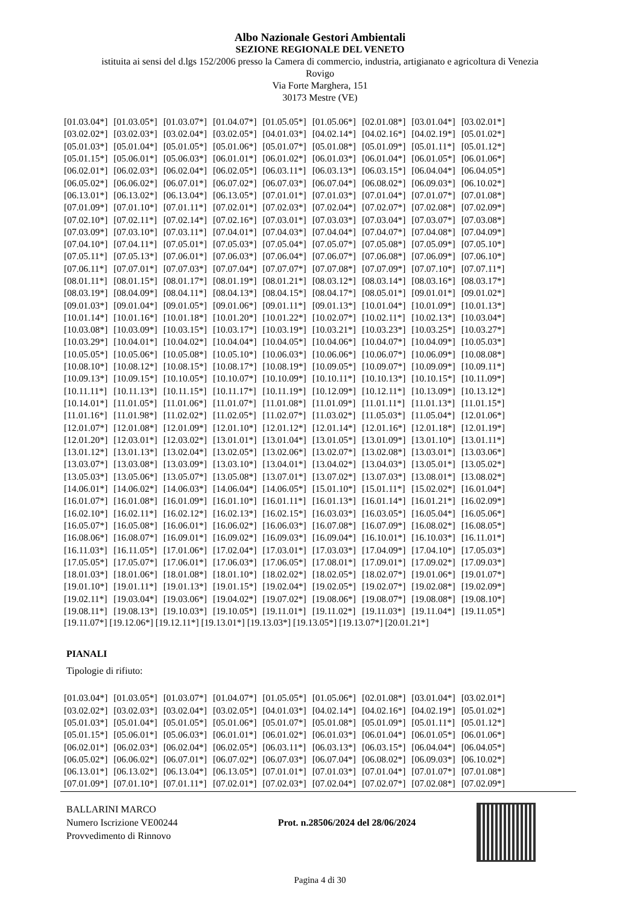Albo Nazionale Gestori Ambientali
SEZIONE REGIONALE DEL VENETO
istituita ai sensi del d.lgs 152/2006 presso la Camera di commercio, industria, artigianato e agricoltura di Venezia
Rovigo
Via Forte Marghera, 151
30173 Mestre (VE)
| [01.03.04*] | [01.03.05*] | [01.03.07*] | [01.04.07*] | [01.05.05*] | [01.05.06*] | [02.01.08*] | [03.01.04*] | [03.02.01*] |
| [03.02.02*] | [03.02.03*] | [03.02.04*] | [03.02.05*] | [04.01.03*] | [04.02.14*] | [04.02.16*] | [04.02.19*] | [05.01.02*] |
| [05.01.03*] | [05.01.04*] | [05.01.05*] | [05.01.06*] | [05.01.07*] | [05.01.08*] | [05.01.09*] | [05.01.11*] | [05.01.12*] |
| [05.01.15*] | [05.06.01*] | [05.06.03*] | [06.01.01*] | [06.01.02*] | [06.01.03*] | [06.01.04*] | [06.01.05*] | [06.01.06*] |
| [06.02.01*] | [06.02.03*] | [06.02.04*] | [06.02.05*] | [06.03.11*] | [06.03.13*] | [06.03.15*] | [06.04.04*] | [06.04.05*] |
| [06.05.02*] | [06.06.02*] | [06.07.01*] | [06.07.02*] | [06.07.03*] | [06.07.04*] | [06.08.02*] | [06.09.03*] | [06.10.02*] |
| [06.13.01*] | [06.13.02*] | [06.13.04*] | [06.13.05*] | [07.01.01*] | [07.01.03*] | [07.01.04*] | [07.01.07*] | [07.01.08*] |
| [07.01.09*] | [07.01.10*] | [07.01.11*] | [07.02.01*] | [07.02.03*] | [07.02.04*] | [07.02.07*] | [07.02.08*] | [07.02.09*] |
| [07.02.10*] | [07.02.11*] | [07.02.14*] | [07.02.16*] | [07.03.01*] | [07.03.03*] | [07.03.04*] | [07.03.07*] | [07.03.08*] |
| [07.03.09*] | [07.03.10*] | [07.03.11*] | [07.04.01*] | [07.04.03*] | [07.04.04*] | [07.04.07*] | [07.04.08*] | [07.04.09*] |
| [07.04.10*] | [07.04.11*] | [07.05.01*] | [07.05.03*] | [07.05.04*] | [07.05.07*] | [07.05.08*] | [07.05.09*] | [07.05.10*] |
| [07.05.11*] | [07.05.13*] | [07.06.01*] | [07.06.03*] | [07.06.04*] | [07.06.07*] | [07.06.08*] | [07.06.09*] | [07.06.10*] |
| [07.06.11*] | [07.07.01*] | [07.07.03*] | [07.07.04*] | [07.07.07*] | [07.07.08*] | [07.07.09*] | [07.07.10*] | [07.07.11*] |
| [08.01.11*] | [08.01.15*] | [08.01.17*] | [08.01.19*] | [08.01.21*] | [08.03.12*] | [08.03.14*] | [08.03.16*] | [08.03.17*] |
| [08.03.19*] | [08.04.09*] | [08.04.11*] | [08.04.13*] | [08.04.15*] | [08.04.17*] | [08.05.01*] | [09.01.01*] | [09.01.02*] |
| [09.01.03*] | [09.01.04*] | [09.01.05*] | [09.01.06*] | [09.01.11*] | [09.01.13*] | [10.01.04*] | [10.01.09*] | [10.01.13*] |
| [10.01.14*] | [10.01.16*] | [10.01.18*] | [10.01.20*] | [10.01.22*] | [10.02.07*] | [10.02.11*] | [10.02.13*] | [10.03.04*] |
| [10.03.08*] | [10.03.09*] | [10.03.15*] | [10.03.17*] | [10.03.19*] | [10.03.21*] | [10.03.23*] | [10.03.25*] | [10.03.27*] |
| [10.03.29*] | [10.04.01*] | [10.04.02*] | [10.04.04*] | [10.04.05*] | [10.04.06*] | [10.04.07*] | [10.04.09*] | [10.05.03*] |
| [10.05.05*] | [10.05.06*] | [10.05.08*] | [10.05.10*] | [10.06.03*] | [10.06.06*] | [10.06.07*] | [10.06.09*] | [10.08.08*] |
| [10.08.10*] | [10.08.12*] | [10.08.15*] | [10.08.17*] | [10.08.19*] | [10.09.05*] | [10.09.07*] | [10.09.09*] | [10.09.11*] |
| [10.09.13*] | [10.09.15*] | [10.10.05*] | [10.10.07*] | [10.10.09*] | [10.10.11*] | [10.10.13*] | [10.10.15*] | [10.11.09*] |
| [10.11.11*] | [10.11.13*] | [10.11.15*] | [10.11.17*] | [10.11.19*] | [10.12.09*] | [10.12.11*] | [10.13.09*] | [10.13.12*] |
| [10.14.01*] | [11.01.05*] | [11.01.06*] | [11.01.07*] | [11.01.08*] | [11.01.09*] | [11.01.11*] | [11.01.13*] | [11.01.15*] |
| [11.01.16*] | [11.01.98*] | [11.02.02*] | [11.02.05*] | [11.02.07*] | [11.03.02*] | [11.05.03*] | [11.05.04*] | [12.01.06*] |
| [12.01.07*] | [12.01.08*] | [12.01.09*] | [12.01.10*] | [12.01.12*] | [12.01.14*] | [12.01.16*] | [12.01.18*] | [12.01.19*] |
| [12.01.20*] | [12.03.01*] | [12.03.02*] | [13.01.01*] | [13.01.04*] | [13.01.05*] | [13.01.09*] | [13.01.10*] | [13.01.11*] |
| [13.01.12*] | [13.01.13*] | [13.02.04*] | [13.02.05*] | [13.02.06*] | [13.02.07*] | [13.02.08*] | [13.03.01*] | [13.03.06*] |
| [13.03.07*] | [13.03.08*] | [13.03.09*] | [13.03.10*] | [13.04.01*] | [13.04.02*] | [13.04.03*] | [13.05.01*] | [13.05.02*] |
| [13.05.03*] | [13.05.06*] | [13.05.07*] | [13.05.08*] | [13.07.01*] | [13.07.02*] | [13.07.03*] | [13.08.01*] | [13.08.02*] |
| [14.06.01*] | [14.06.02*] | [14.06.03*] | [14.06.04*] | [14.06.05*] | [15.01.10*] | [15.01.11*] | [15.02.02*] | [16.01.04*] |
| [16.01.07*] | [16.01.08*] | [16.01.09*] | [16.01.10*] | [16.01.11*] | [16.01.13*] | [16.01.14*] | [16.01.21*] | [16.02.09*] |
| [16.02.10*] | [16.02.11*] | [16.02.12*] | [16.02.13*] | [16.02.15*] | [16.03.03*] | [16.03.05*] | [16.05.04*] | [16.05.06*] |
| [16.05.07*] | [16.05.08*] | [16.06.01*] | [16.06.02*] | [16.06.03*] | [16.07.08*] | [16.07.09*] | [16.08.02*] | [16.08.05*] |
| [16.08.06*] | [16.08.07*] | [16.09.01*] | [16.09.02*] | [16.09.03*] | [16.09.04*] | [16.10.01*] | [16.10.03*] | [16.11.01*] |
| [16.11.03*] | [16.11.05*] | [17.01.06*] | [17.02.04*] | [17.03.01*] | [17.03.03*] | [17.04.09*] | [17.04.10*] | [17.05.03*] |
| [17.05.05*] | [17.05.07*] | [17.06.01*] | [17.06.03*] | [17.06.05*] | [17.08.01*] | [17.09.01*] | [17.09.02*] | [17.09.03*] |
| [18.01.03*] | [18.01.06*] | [18.01.08*] | [18.01.10*] | [18.02.02*] | [18.02.05*] | [18.02.07*] | [19.01.06*] | [19.01.07*] |
| [19.01.10*] | [19.01.11*] | [19.01.13*] | [19.01.15*] | [19.02.04*] | [19.02.05*] | [19.02.07*] | [19.02.08*] | [19.02.09*] |
| [19.02.11*] | [19.03.04*] | [19.03.06*] | [19.04.02*] | [19.07.02*] | [19.08.06*] | [19.08.07*] | [19.08.08*] | [19.08.10*] |
| [19.08.11*] | [19.08.13*] | [19.10.03*] | [19.10.05*] | [19.11.01*] | [19.11.02*] | [19.11.03*] | [19.11.04*] | [19.11.05*] |
[19.11.07*] [19.12.06*] [19.12.11*] [19.13.01*] [19.13.03*] [19.13.05*] [19.13.07*] [20.01.21*]
PIANALI
Tipologie di rifiuto:
| [01.03.04*] | [01.03.05*] | [01.03.07*] | [01.04.07*] | [01.05.05*] | [01.05.06*] | [02.01.08*] | [03.01.04*] | [03.02.01*] |
| [03.02.02*] | [03.02.03*] | [03.02.04*] | [03.02.05*] | [04.01.03*] | [04.02.14*] | [04.02.16*] | [04.02.19*] | [05.01.02*] |
| [05.01.03*] | [05.01.04*] | [05.01.05*] | [05.01.06*] | [05.01.07*] | [05.01.08*] | [05.01.09*] | [05.01.11*] | [05.01.12*] |
| [05.01.15*] | [05.06.01*] | [05.06.03*] | [06.01.01*] | [06.01.02*] | [06.01.03*] | [06.01.04*] | [06.01.05*] | [06.01.06*] |
| [06.02.01*] | [06.02.03*] | [06.02.04*] | [06.02.05*] | [06.03.11*] | [06.03.13*] | [06.03.15*] | [06.04.04*] | [06.04.05*] |
| [06.05.02*] | [06.06.02*] | [06.07.01*] | [06.07.02*] | [06.07.03*] | [06.07.04*] | [06.08.02*] | [06.09.03*] | [06.10.02*] |
| [06.13.01*] | [06.13.02*] | [06.13.04*] | [06.13.05*] | [07.01.01*] | [07.01.03*] | [07.01.04*] | [07.01.07*] | [07.01.08*] |
| [07.01.09*] | [07.01.10*] | [07.01.11*] | [07.02.01*] | [07.02.03*] | [07.02.04*] | [07.02.07*] | [07.02.08*] | [07.02.09*] |
BALLARINI MARCO
Numero Iscrizione VE00244
Provvedimento di Rinnovo
Prot. n.28506/2024 del 28/06/2024
Pagina 4 di 30